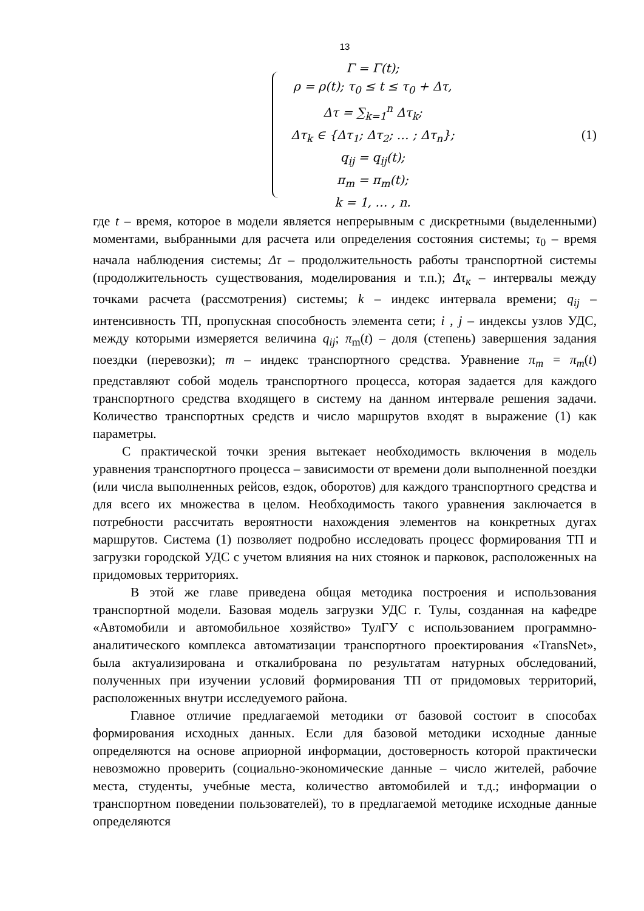13
Γ = Γ(t);
ρ = ρ(t); τ<sub>0</sub> ≤ t ≤ τ<sub>0</sub> + Δτ,
Δτ = ∑<sub>k=1</sub><sup>n</sup> Δτ<sub>k</sub>;
Δτ<sub>k</sub> ∈ {Δτ<sub>1</sub>; Δτ<sub>2</sub>; … ; Δτ<sub>n</sub>};
q<sub>ij</sub> = q<sub>ij</sub>(t);
π<sub>m</sub> = π<sub>m</sub>(t);
k = 1, … , n.
(1)
где t – время, которое в модели является непрерывным с дискретными (выделенными) моментами, выбранными для расчета или определения состояния системы; τ<sub>0</sub> – время начала наблюдения системы; Δτ – продолжительность работы транспортной системы (продолжительность существования, моделирования и т.п.); Δτ<sub>к</sub> – интервалы между точками расчета (рассмотрения) системы; k – индекс интервала времени; q<sub>ij</sub> – интенсивность ТП, пропускная способность элемента сети; i , j – индексы узлов УДС, между которыми измеряется величина q<sub>ij</sub>; π<sub>m</sub>(t) – доля (степень) завершения задания поездки (перевозки); m – индекс транспортного средства. Уравнение π<sub>m</sub> = π<sub>m</sub>(t) представляют собой модель транспортного процесса, которая задается для каждого транспортного средства входящего в систему на данном интервале решения задачи. Количество транспортных средств и число маршрутов входят в выражение (1) как параметры.
С практической точки зрения вытекает необходимость включения в модель уравнения транспортного процесса – зависимости от времени доли выполненной поездки (или числа выполненных рейсов, ездок, оборотов) для каждого транспортного средства и для всего их множества в целом. Необходимость такого уравнения заключается в потребности рассчитать вероятности нахождения элементов на конкретных дугах маршрутов. Система (1) позволяет подробно исследовать процесс формирования ТП и загрузки городской УДС с учетом влияния на них стоянок и парковок, расположенных на придомовых территориях.
В этой же главе приведена общая методика построения и использования транспортной модели. Базовая модель загрузки УДС г. Тулы, созданная на кафедре «Автомобили и автомобильное хозяйство» ТулГУ с использованием программно-аналитического комплекса автоматизации транспортного проектирования «TransNet», была актуализирована и откалибрована по результатам натурных обследований, полученных при изучении условий формирования ТП от придомовых территорий, расположенных внутри исследуемого района.
Главное отличие предлагаемой методики от базовой состоит в способах формирования исходных данных. Если для базовой методики исходные данные определяются на основе априорной информации, достоверность которой практически невозможно проверить (социально-экономические данные – число жителей, рабочие места, студенты, учебные места, количество автомобилей и т.д.; информации о транспортном поведении пользователей), то в предлагаемой методике исходные данные определяются